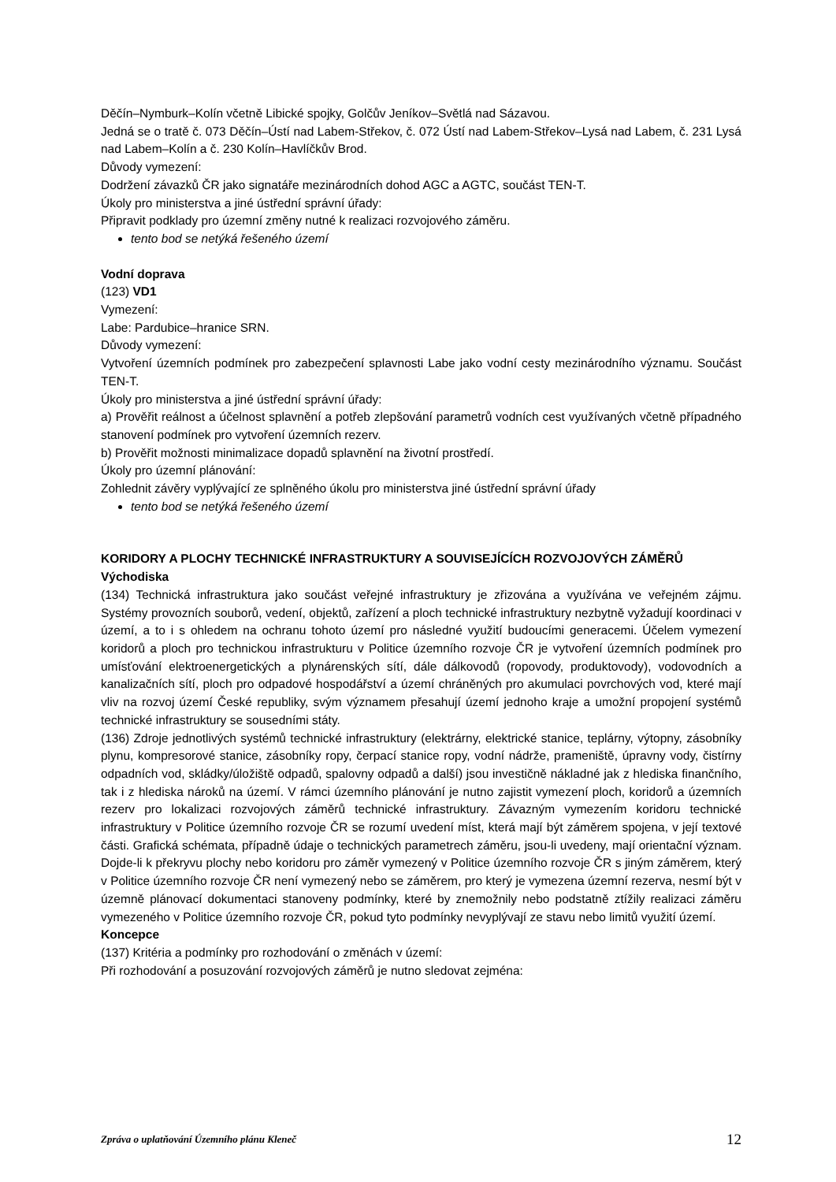Děčín–Nymburk–Kolín včetně Libické spojky, Golčův Jeníkov–Světlá nad Sázavou.
Jedná se o tratě č. 073 Děčín–Ústí nad Labem-Střekov, č. 072 Ústí nad Labem-Střekov–Lysá nad Labem, č. 231 Lysá nad Labem–Kolín a č. 230 Kolín–Havlíčkův Brod.
Důvody vymezení:
Dodržení závazků ČR jako signatáře mezinárodních dohod AGC a AGTC, součást TEN-T.
Úkoly pro ministerstva a jiné ústřední správní úřady:
Připravit podklady pro územní změny nutné k realizaci rozvojového záměru.
tento bod se netýká řešeného území
Vodní doprava
(123) VD1
Vymezení:
Labe: Pardubice–hranice SRN.
Důvody vymezení:
Vytvoření územních podmínek pro zabezpečení splavnosti Labe jako vodní cesty mezinárodního významu. Součást TEN-T.
Úkoly pro ministerstva a jiné ústřední správní úřady:
a) Prověřit reálnost a účelnost splavnění a potřeb zlepšování parametrů vodních cest využívaných včetně případného stanovení podmínek pro vytvoření územních rezerv.
b) Prověřit možnosti minimalizace dopadů splavnění na životní prostředí.
Úkoly pro územní plánování:
Zohlednit závěry vyplývající ze splněného úkolu pro ministerstva jiné ústřední správní úřady
tento bod se netýká řešeného území
KORIDORY A PLOCHY TECHNICKÉ INFRASTRUKTURY A SOUVISEJÍCÍCH ROZVOJOVÝCH ZÁMĚRŮ
Východiska
(134) Technická infrastruktura jako součást veřejné infrastruktury je zřizována a využívána ve veřejném zájmu. Systémy provozních souborů, vedení, objektů, zařízení a ploch technické infrastruktury nezbytně vyžadují koordinaci v území, a to i s ohledem na ochranu tohoto území pro následné využití budoucími generacemi. Účelem vymezení koridorů a ploch pro technickou infrastrukturu v Politice územního rozvoje ČR je vytvoření územních podmínek pro umísťování elektroenergetických a plynárenských sítí, dále dálkovodů (ropovody, produktovody), vodovodních a kanalizačních sítí, ploch pro odpadové hospodářství a území chráněných pro akumulaci povrchových vod, které mají vliv na rozvoj území České republiky, svým významem přesahují území jednoho kraje a umožní propojení systémů technické infrastruktury se sousedními státy.
(136) Zdroje jednotlivých systémů technické infrastruktury (elektrárny, elektrické stanice, teplárny, výtopny, zásobníky plynu, kompresorové stanice, zásobníky ropy, čerpací stanice ropy, vodní nádrže, prameniště, úpravny vody, čistírny odpadních vod, skládky/úložiště odpadů, spalovny odpadů a další) jsou investičně nákladné jak z hlediska finančního, tak i z hlediska nároků na území. V rámci územního plánování je nutno zajistit vymezení ploch, koridorů a územních rezerv pro lokalizaci rozvojových záměrů technické infrastruktury. Závazným vymezením koridoru technické infrastruktury v Politice územního rozvoje ČR se rozumí uvedení míst, která mají být záměrem spojena, v její textové části. Grafická schémata, případně údaje o technických parametrech záměru, jsou-li uvedeny, mají orientační význam. Dojde-li k překryvu plochy nebo koridoru pro záměr vymezený v Politice územního rozvoje ČR s jiným záměrem, který v Politice územního rozvoje ČR není vymezený nebo se záměrem, pro který je vymezena územní rezerva, nesmí být v územně plánovací dokumentaci stanoveny podmínky, které by znemožnily nebo podstatně ztížily realizaci záměru vymezeného v Politice územního rozvoje ČR, pokud tyto podmínky nevyplývají ze stavu nebo limitů využití území.
Koncepce
(137) Kritéria a podmínky pro rozhodování o změnách v území:
Při rozhodování a posuzování rozvojových záměrů je nutno sledovat zejména:
Zpráva o uplatňování Územního plánu Kleneč 12